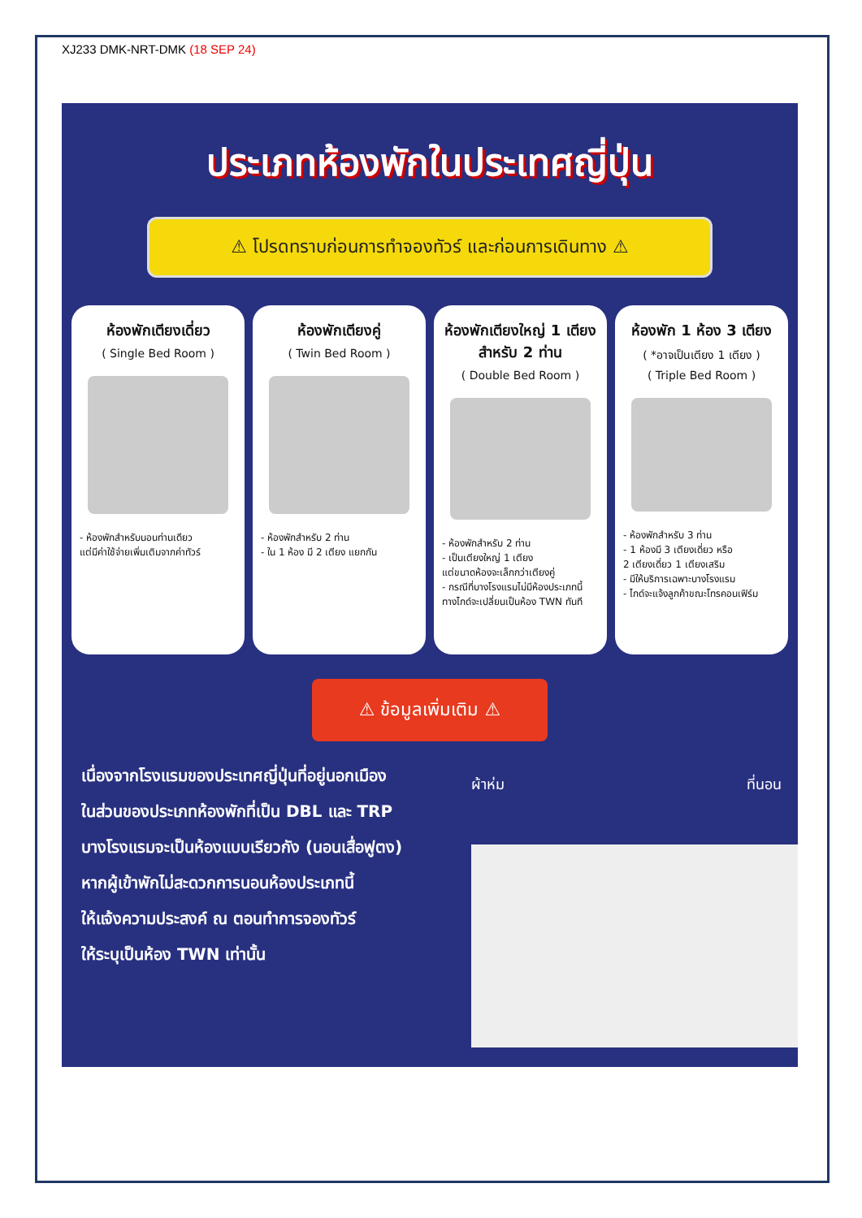XJ233 DMK-NRT-DMK (18 SEP 24)
ประเภทห้องพักในประเทศญี่ปุ่น
⚠ โปรดทราบก่อนการทำจองทัวร์ และก่อนการเดินทาง ⚠
ห้องพักเตียงเดี่ยว
( Single Bed Room )
- ห้องพักสำหรับนอนท่านเดียว
แต่มีค่าใช้จ่ายเพิ่มเติมจากค่าทัวร์
ห้องพักเตียงคู่
( Twin Bed Room )
- ห้องพักสำหรับ 2 ท่าน
- ใน 1 ห้อง มี 2 เตียง แยกกัน
ห้องพักเตียงใหญ่ 1 เตียง สำหรับ 2 ท่าน
( Double Bed Room )
- ห้องพักสำหรับ 2 ท่าน
- เป็นเตียงใหญ่ 1 เตียง
แต่ขนาดห้องจะเล็กกว่าเตียงคู่
- กรณีที่บางโรงแรมไม่มีห้องประเภทนี้
ทางไกด์จะเปลี่ยนเป็นห้อง TWN ทันที
ห้องพัก 1 ห้อง 3 เตียง
( *อาจเป็นเตียง 1 เตียง )
( Triple Bed Room )
- ห้องพักสำหรับ 3 ท่าน
- 1 ห้องมี 3 เตียงเดี่ยว หรือ
2 เตียงเดี่ยว 1 เตียงเสริม
- มีให้บริการเฉพาะบางโรงแรม
- ไกด์จะแจ้งลูกค้าขณะโทรคอนเฟิร์ม
⚠ ข้อมูลเพิ่มเติม ⚠
เนื่องจากโรงแรมของประเทศญี่ปุ่นที่อยู่นอกเมือง
ในส่วนของประเภทห้องพักที่เป็น DBL และ TRP
บางโรงแรมจะเป็นห้องแบบเรียวกัง (นอนเสื่อฟูตง)
หากผู้เข้าพักไม่สะดวกการนอนห้องประเภทนี้
ให้แจ้งความประสงค์ ณ ตอนทำการจองทัวร์
ให้ระบุเป็นห้อง TWN เท่านั้น
ผ้าห่ม ที่นอน